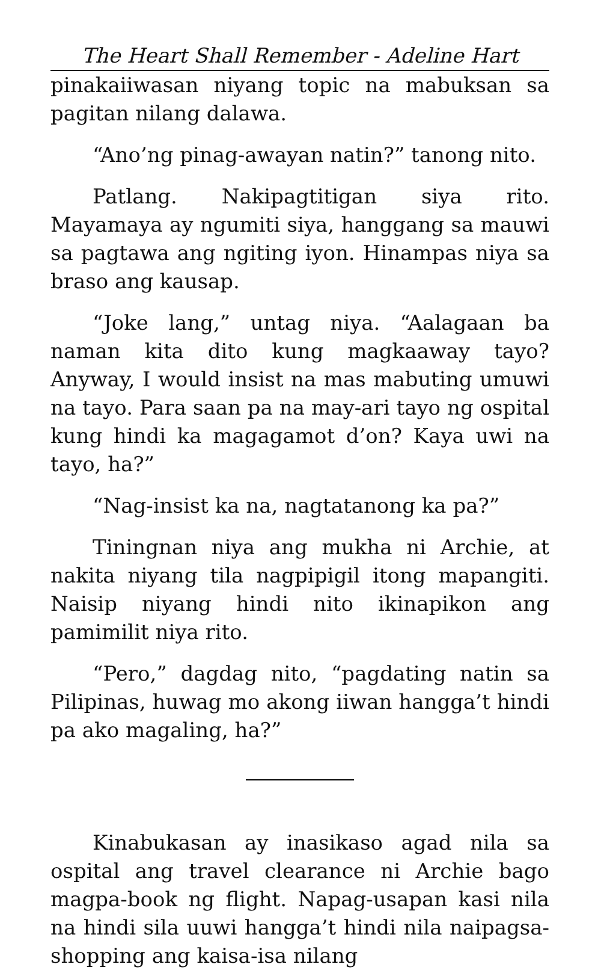The Heart Shall Remember - Adeline Hart
pinakaiiwasan niyang topic na mabuksan sa pagitan nilang dalawa.
“Ano’ng pinag-awayan natin?” tanong nito.
Patlang. Nakipagtitigan siya rito. Mayamaya ay ngumiti siya, hanggang sa mauwi sa pagtawa ang ngiting iyon. Hinampas niya sa braso ang kausap.
“Joke lang,” untag niya. “Aalagaan ba naman kita dito kung magkaaway tayo? Anyway, I would insist na mas mabuting umuwi na tayo. Para saan pa na may-ari tayo ng ospital kung hindi ka magagamot d’on? Kaya uwi na tayo, ha?”
“Nag-insist ka na, nagtatanong ka pa?”
Tiningnan niya ang mukha ni Archie, at nakita niyang tila nagpipigil itong mapangiti. Naisip niyang hindi nito ikinapikon ang pamimilit niya rito.
“Pero,” dagdag nito, “pagdating natin sa Pilipinas, huwag mo akong iiwan hangga’t hindi pa ako magaling, ha?”
Kinabukasan ay inasikaso agad nila sa ospital ang travel clearance ni Archie bago magpa-book ng flight. Napag-usapan kasi nila na hindi sila uuwi hangga’t hindi nila naipagsa-shopping ang kaisa-isa nilang